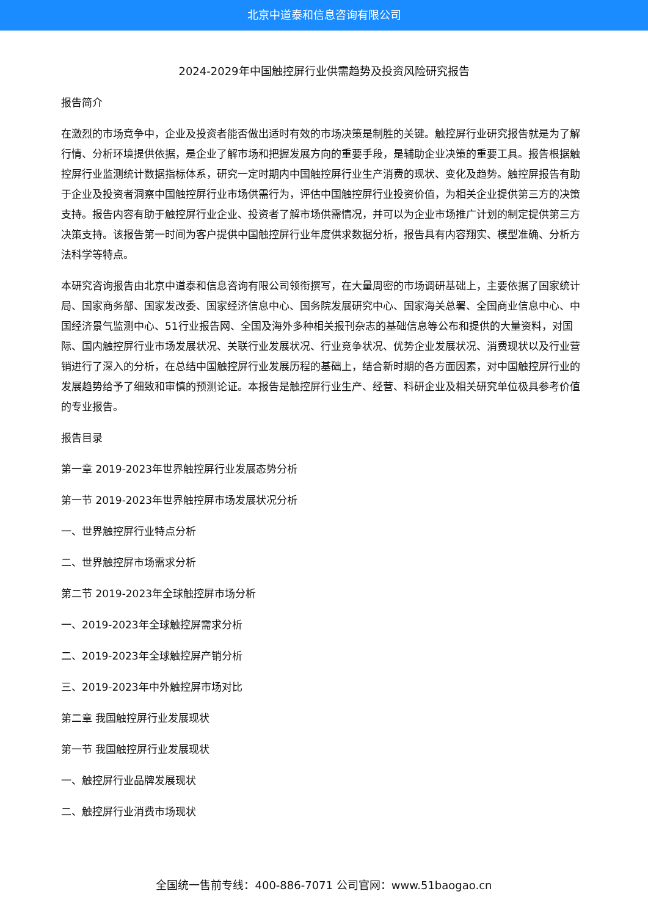北京中道泰和信息咨询有限公司
2024-2029年中国触控屏行业供需趋势及投资风险研究报告
报告简介
在激烈的市场竞争中，企业及投资者能否做出适时有效的市场决策是制胜的关键。触控屏行业研究报告就是为了解行情、分析环境提供依据，是企业了解市场和把握发展方向的重要手段，是辅助企业决策的重要工具。报告根据触控屏行业监测统计数据指标体系，研究一定时期内中国触控屏行业生产消费的现状、变化及趋势。触控屏报告有助于企业及投资者洞察中国触控屏行业市场供需行为，评估中国触控屏行业投资价值，为相关企业提供第三方的决策支持。报告内容有助于触控屏行业企业、投资者了解市场供需情况，并可以为企业市场推广计划的制定提供第三方决策支持。该报告第一时间为客户提供中国触控屏行业年度供求数据分析，报告具有内容翔实、模型准确、分析方法科学等特点。
本研究咨询报告由北京中道泰和信息咨询有限公司领衔撰写，在大量周密的市场调研基础上，主要依据了国家统计局、国家商务部、国家发改委、国家经济信息中心、国务院发展研究中心、国家海关总署、全国商业信息中心、中国经济景气监测中心、51行业报告网、全国及海外多种相关报刊杂志的基础信息等公布和提供的大量资料，对国际、国内触控屏行业市场发展状况、关联行业发展状况、行业竞争状况、优势企业发展状况、消费现状以及行业营销进行了深入的分析，在总结中国触控屏行业发展历程的基础上，结合新时期的各方面因素，对中国触控屏行业的发展趋势给予了细致和审慎的预测论证。本报告是触控屏行业生产、经营、科研企业及相关研究单位极具参考价值的专业报告。
报告目录
第一章 2019-2023年世界触控屏行业发展态势分析
第一节 2019-2023年世界触控屏市场发展状况分析
一、世界触控屏行业特点分析
二、世界触控屏市场需求分析
第二节 2019-2023年全球触控屏市场分析
一、2019-2023年全球触控屏需求分析
二、2019-2023年全球触控屏产销分析
三、2019-2023年中外触控屏市场对比
第二章 我国触控屏行业发展现状
第一节 我国触控屏行业发展现状
一、触控屏行业品牌发展现状
二、触控屏行业消费市场现状
全国统一售前专线：400-886-7071 公司官网：www.51baogao.cn